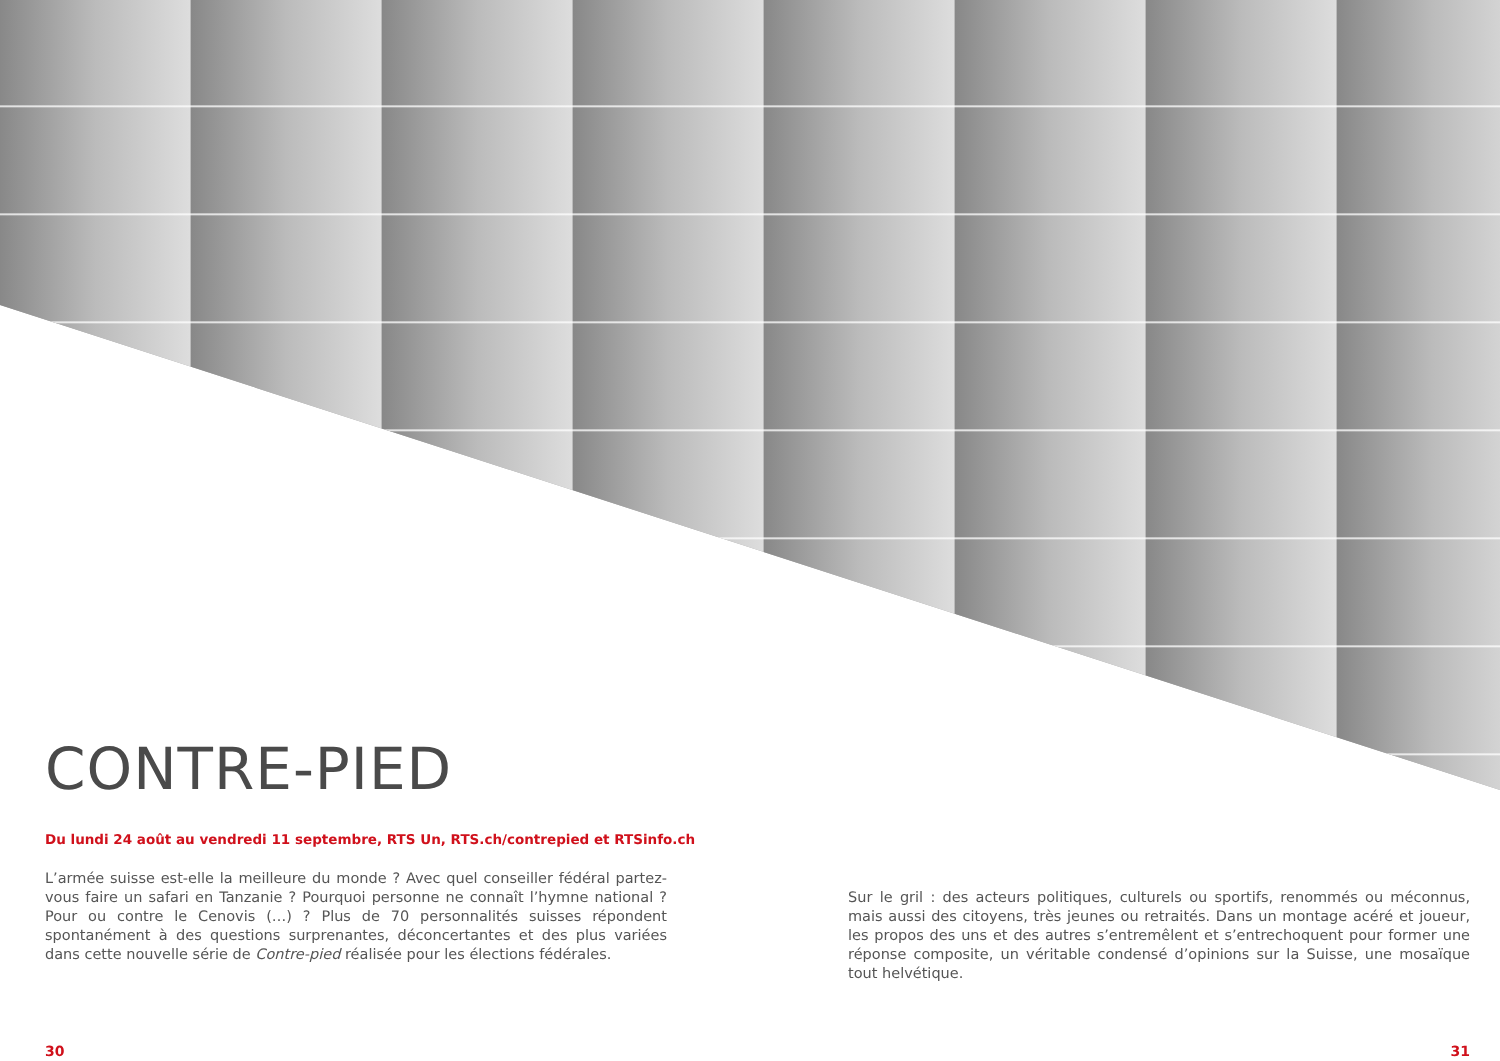CONTRE-PIED
Du lundi 24 août au vendredi 11 septembre, RTS Un, RTS.ch/contrepied et RTSinfo.ch
L’armée suisse est-elle la meilleure du monde ? Avec quel conseiller fédéral partez-vous faire un safari en Tanzanie ? Pourquoi personne ne connaît l’hymne national ? Pour ou contre le Cenovis (…) ? Plus de 70 personnalités suisses répondent spontanément à des questions surprenantes, déconcertantes et des plus variées dans cette nouvelle série de Contre-pied réalisée pour les élections fédérales.
Sur le gril : des acteurs politiques, culturels ou sportifs, renommés ou méconnus, mais aussi des citoyens, très jeunes ou retraités. Dans un montage acéré et joueur, les propos des uns et des autres s’entremêlent et s’entrechoquent pour former une réponse composite, un véritable condensé d’opinions sur la Suisse, une mosaïque tout helvétique.
30 31